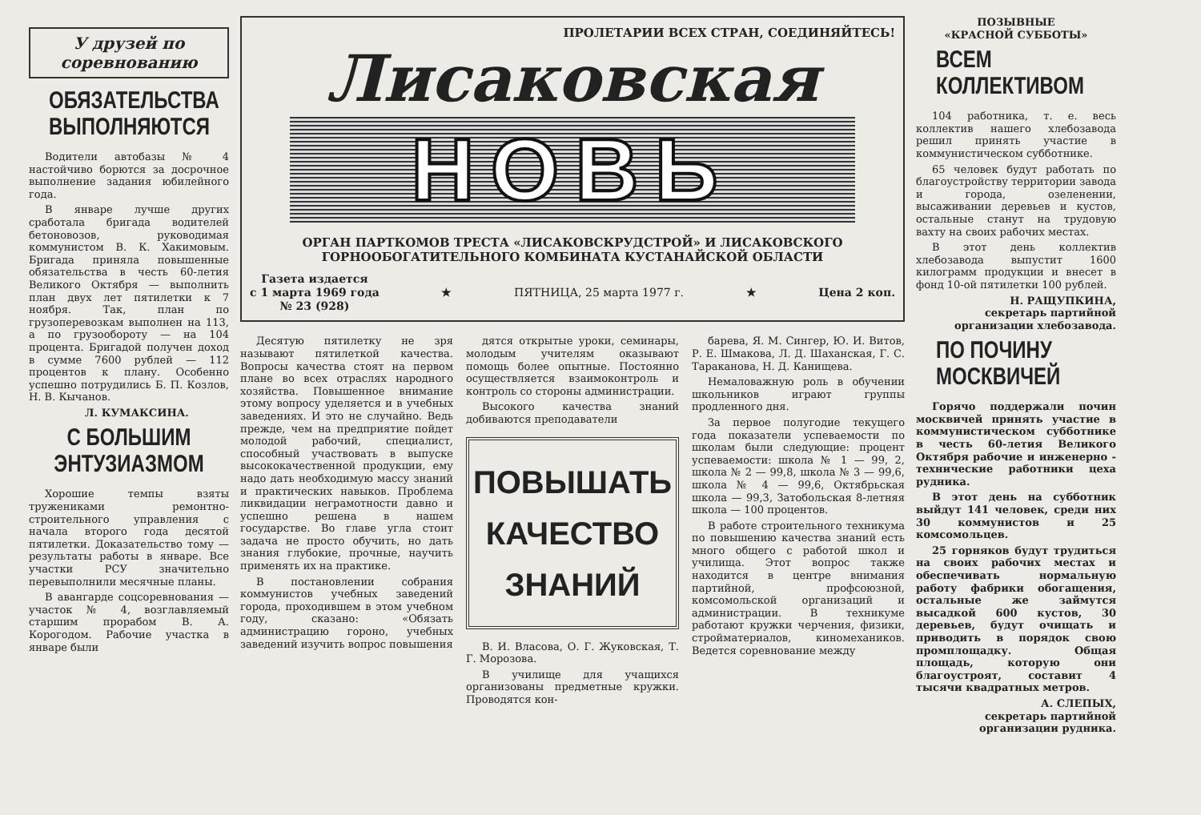У друзей по соревнованию
ОБЯЗАТЕЛЬСТВА ВЫПОЛНЯЮТСЯ
Водители автобазы № 4 настойчиво борются за досрочное выполнение задания юбилейного года.
В январе лучше других сработала бригада водителей бетоновозов, руководимая коммунистом В. К. Хакимовым. Бригада приняла повышенные обязательства в честь 60-летия Великого Октября — выполнить план двух лет пятилетки к 7 ноября. Так, план по грузоперевозкам выполнен на 113, а по грузообороту — на 104 процента. Бригадой получен доход в сумме 7600 рублей — 112 процентов к плану. Особенно успешно потрудились Б. П. Козлов, Н. В. Кычанов.
Л. КУМАКСИНА.
С БОЛЬШИМ ЭНТУЗИАЗМОМ
Хорошие темпы взяты тружениками ремонтно-строительного управления с начала второго года десятой пятилетки. Доказательство тому — результаты работы в январе. Все участки РСУ значительно перевыполнили месячные планы.
В авангарде соцсоревнования — участок № 4, возглавляемый старшим прорабом В. А. Корогодом. Рабочие участка в январе были
ПРОЛЕТАРИИ ВСЕХ СТРАН, СОЕДИНЯЙТЕСЬ!
Лисаковская
НОВЬ
ОРГАН ПАРТКОМОВ ТРЕСТА «ЛИСАКОВСКРУДСТРОЙ» И ЛИСАКОВСКОГО
ГОРНООБОГАТИТЕЛЬНОГО КОМБИНАТА КУСТАНАЙСКОЙ ОБЛАСТИ
Газета издается
с 1 марта 1969 года
№ 23 (928) ★ ПЯТНИЦА, 25 марта 1977 г. ★ Цена 2 коп.
Десятую пятилетку не зря называют пятилеткой качества. Вопросы качества стоят на первом плане во всех отраслях народного хозяйства. Повышенное внимание этому вопросу уделяется и в учебных заведениях. И это не случайно. Ведь прежде, чем на предприятие пойдет молодой рабочий, специалист, способный участвовать в выпуске высококачественной продукции, ему надо дать необходимую массу знаний и практических навыков. Проблема ликвидации неграмотности давно и успешно решена в нашем государстве. Во главе угла стоит задача не просто обучить, но дать знания глубокие, прочные, научить применять их на практике.
В постановлении собрания коммунистов учебных заведений города, проходившем в этом учебном году, сказано: «Обязать администрацию гороно, учебных заведений изучить вопрос повышения
дятся открытые уроки, семинары, молодым учителям оказывают помощь более опытные. Постоянно осуществляется взаимоконтроль и контроль со стороны администрации.
Высокого качества знаний добиваются преподаватели
ПОВЫШАТЬ
КАЧЕСТВО
ЗНАНИЙ
В. И. Власова, О. Г. Жуковская, Т. Г. Морозова.
В училище для учащихся организованы предметные кружки. Проводятся кон-
барева, Я. М. Сингер, Ю. И. Витов, Р. Е. Шмакова, Л. Д. Шаханская, Г. С. Тараканова, Н. Д. Канищева.
Немаловажную роль в обучении школьников играют группы продленного дня.
За первое полугодие текущего года показатели успеваемости по школам были следующие: процент успеваемости: школа № 1 — 99, 2, школа № 2 — 99,8, школа № 3 — 99,6, школа № 4 — 99,6, Октябрьская школа — 99,3, Затобольская 8-летняя школа — 100 процентов.
В работе строительного техникума по повышению качества знаний есть много общего с работой школ и училища. Этот вопрос также находится в центре внимания партийной, профсоюзной, комсомольской организаций и администрации. В техникуме работают кружки черчения, физики, стройматериалов, киномехаников. Ведется соревнование между
ПОЗЫВНЫЕ
«КРАСНОЙ СУББОТЫ»
ВСЕМ КОЛЛЕКТИВОМ
104 работника, т. е. весь коллектив нашего хлебозавода решил принять участие в коммунистическом субботнике.
65 человек будут работать по благоустройству территории завода и города, озеленении, высаживании деревьев и кустов, остальные станут на трудовую вахту на своих рабочих местах.
В этот день коллектив хлебозавода выпустит 1600 килограмм продукции и внесет в фонд 10-ой пятилетки 100 рублей.
Н. РАЩУПКИНА,
секретарь партийной организации хлебозавода.
ПО ПОЧИНУ МОСКВИЧЕЙ
Горячо поддержали почин москвичей принять участие в коммунистическом субботнике в честь 60-летия Великого Октября рабочие и инженерно - технические работники цеха рудника.
В этот день на субботник выйдут 141 человек, среди них 30 коммунистов и 25 комсомольцев.
25 горняков будут трудиться на своих рабочих местах и обеспечивать нормальную работу фабрики обогащения, остальные же займутся высадкой 600 кустов, 30 деревьев, будут очищать и приводить в порядок свою промплощадку. Общая площадь, которую они благоустроят, составит 4 тысячи квадратных метров.
А. СЛЕПЫХ,
секретарь партийной организации рудника.